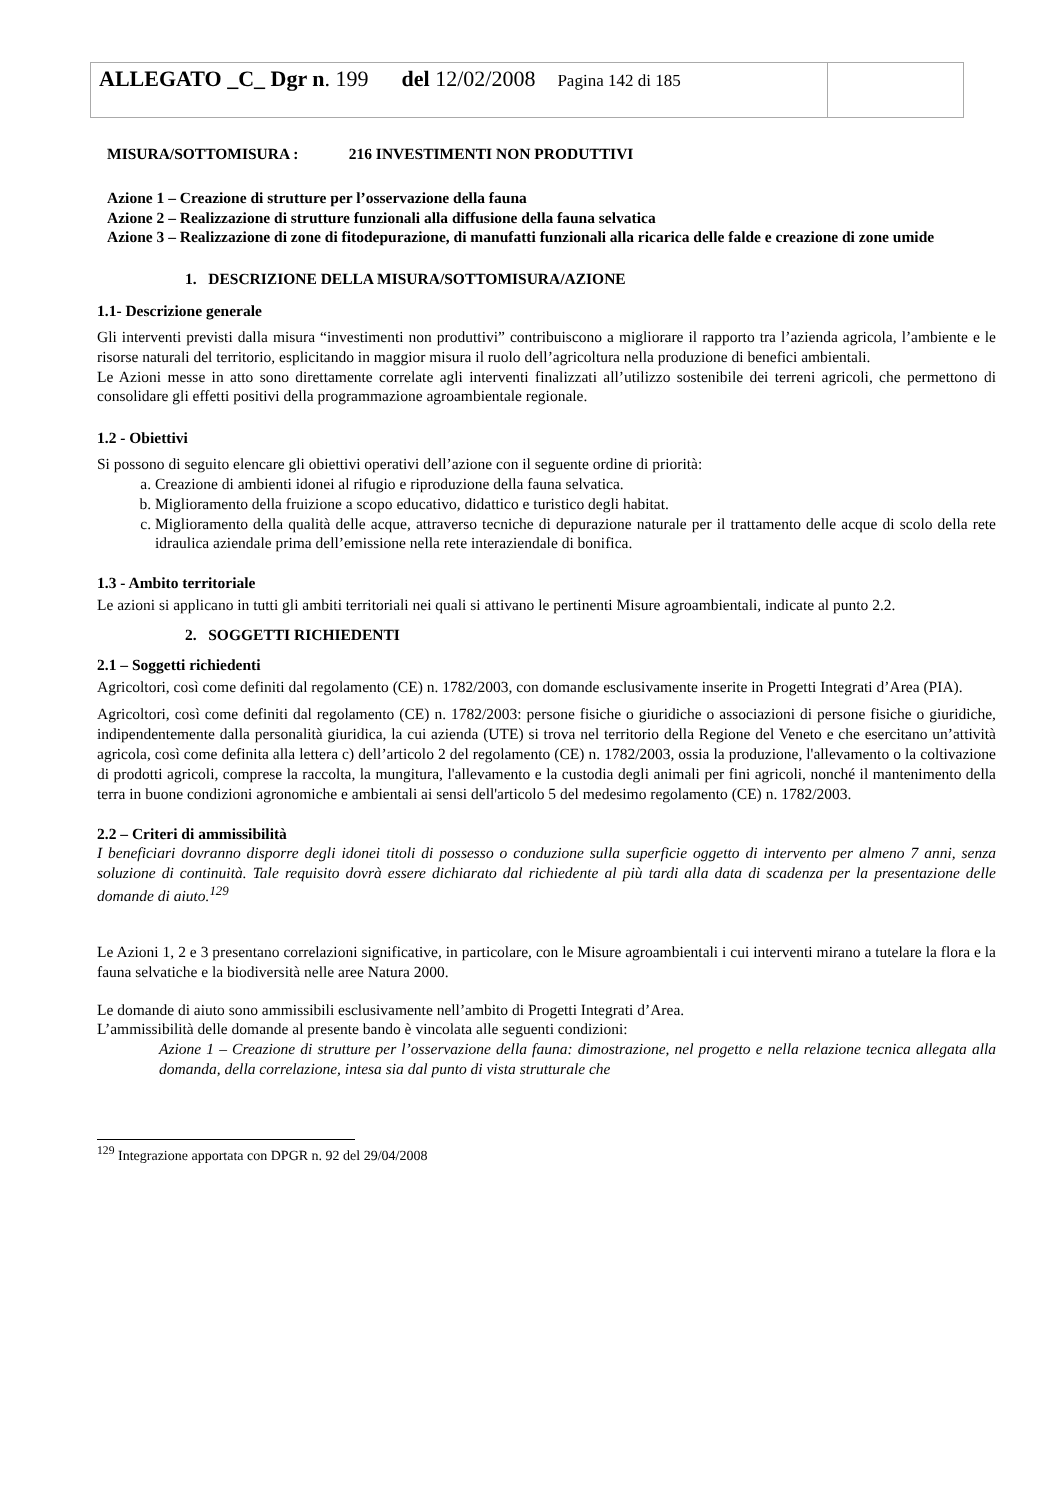| ALLEGATO _C_ Dgr n . 199 del 12/02/2008 Pagina 142 di 185 | |
MISURA/SOTTOMISURA : 216 INVESTIMENTI NON PRODUTTIVI
Azione 1 – Creazione di strutture per l’osservazione della fauna
Azione 2 – Realizzazione di strutture funzionali alla diffusione della fauna selvatica
Azione 3 – Realizzazione di zone di fitodepurazione, di manufatti funzionali alla ricarica delle falde e creazione di zone umide
1. DESCRIZIONE DELLA MISURA/SOTTOMISURA/AZIONE
1.1- Descrizione generale
Gli interventi previsti dalla misura “investimenti non produttivi” contribuiscono a migliorare il rapporto tra l’azienda agricola, l’ambiente e le risorse naturali del territorio, esplicitando in maggior misura il ruolo dell’agricoltura nella produzione di benefici ambientali.
Le Azioni messe in atto sono direttamente correlate agli interventi finalizzati all’utilizzo sostenibile dei terreni agricoli, che permettono di consolidare gli effetti positivi della programmazione agroambientale regionale.
1.2 - Obiettivi
Si possono di seguito elencare gli obiettivi operativi dell’azione con il seguente ordine di priorità:
a. Creazione di ambienti idonei al rifugio e riproduzione della fauna selvatica.
b. Miglioramento della fruizione a scopo educativo, didattico e turistico degli habitat.
c. Miglioramento della qualità delle acque, attraverso tecniche di depurazione naturale per il trattamento delle acque di scolo della rete idraulica aziendale prima dell’emissione nella rete interaziendale di bonifica.
1.3 - Ambito territoriale
Le azioni si applicano in tutti gli ambiti territoriali nei quali si attivano le pertinenti Misure agroambientali, indicate al punto 2.2.
2. SOGGETTI RICHIEDENTI
2.1 – Soggetti richiedenti
Agricoltori, così come definiti dal regolamento (CE) n. 1782/2003, con domande esclusivamente inserite in Progetti Integrati d’Area (PIA).
Agricoltori, così come definiti dal regolamento (CE) n. 1782/2003: persone fisiche o giuridiche o associazioni di persone fisiche o giuridiche, indipendentemente dalla personalità giuridica, la cui azienda (UTE) si trova nel territorio della Regione del Veneto e che esercitano un’attività agricola, così come definita alla lettera c) dell’articolo 2 del regolamento (CE) n. 1782/2003, ossia la produzione, l'allevamento o la coltivazione di prodotti agricoli, comprese la raccolta, la mungitura, l'allevamento e la custodia degli animali per fini agricoli, nonché il mantenimento della terra in buone condizioni agronomiche e ambientali ai sensi dell'articolo 5 del medesimo regolamento (CE) n. 1782/2003.
2.2 – Criteri di ammissibilità
I beneficiari dovranno disporre degli idonei titoli di possesso o conduzione sulla superficie oggetto di intervento per almeno 7 anni, senza soluzione di continuità. Tale requisito dovrà essere dichiarato dal richiedente al più tardi alla data di scadenza per la presentazione delle domande di aiuto.<sup>129</sup>
Le Azioni 1, 2 e 3 presentano correlazioni significative, in particolare, con le Misure agroambientali i cui interventi mirano a tutelare la flora e la fauna selvatiche e la biodiversità nelle aree Natura 2000.
Le domande di aiuto sono ammissibili esclusivamente nell’ambito di Progetti Integrati d’Area.
L’ammissibilità delle domande al presente bando è vincolata alle seguenti condizioni:
Azione 1 – Creazione di strutture per l’osservazione della fauna: dimostrazione, nel progetto e nella relazione tecnica allegata alla domanda, della correlazione, intesa sia dal punto di vista strutturale che
<sup>129</sup> Integrazione apportata con DPGR n. 92 del 29/04/2008